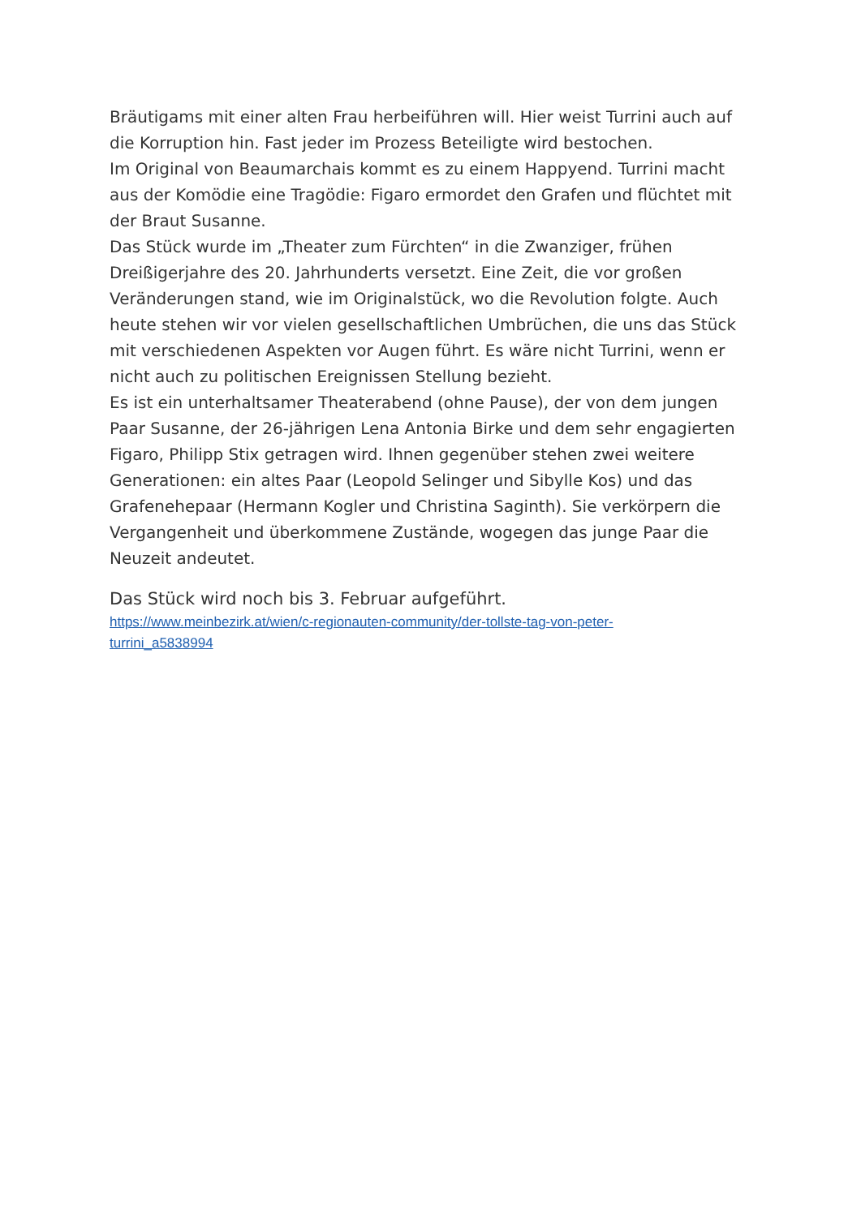Bräutigams mit einer alten Frau herbeiführen will. Hier weist Turrini auch auf die Korruption hin. Fast jeder im Prozess Beteiligte wird bestochen.
Im Original von Beaumarchais kommt es zu einem Happyend. Turrini macht aus der Komödie eine Tragödie: Figaro ermordet den Grafen und flüchtet mit der Braut Susanne.
Das Stück wurde im „Theater zum Fürchten“ in die Zwanziger, frühen Dreißigerjahre des 20. Jahrhunderts versetzt. Eine Zeit, die vor großen Veränderungen stand, wie im Originalstück, wo die Revolution folgte. Auch heute stehen wir vor vielen gesellschaftlichen Umbrüchen, die uns das Stück mit verschiedenen Aspekten vor Augen führt. Es wäre nicht Turrini, wenn er nicht auch zu politischen Ereignissen Stellung bezieht.
Es ist ein unterhaltsamer Theaterabend (ohne Pause), der von dem jungen Paar Susanne, der 26-jährigen Lena Antonia Birke und dem sehr engagierten Figaro, Philipp Stix getragen wird. Ihnen gegenüber stehen zwei weitere Generationen: ein altes Paar (Leopold Selinger und Sibylle Kos) und das Grafenehepaar (Hermann Kogler und Christina Saginth). Sie verkörpern die Vergangenheit und überkommene Zustände, wogegen das junge Paar die Neuzeit andeutet.
Das Stück wird noch bis 3. Februar aufgeführt.
https://www.meinbezirk.at/wien/c-regionauten-community/der-tollste-tag-von-peter-
turrini_a5838994